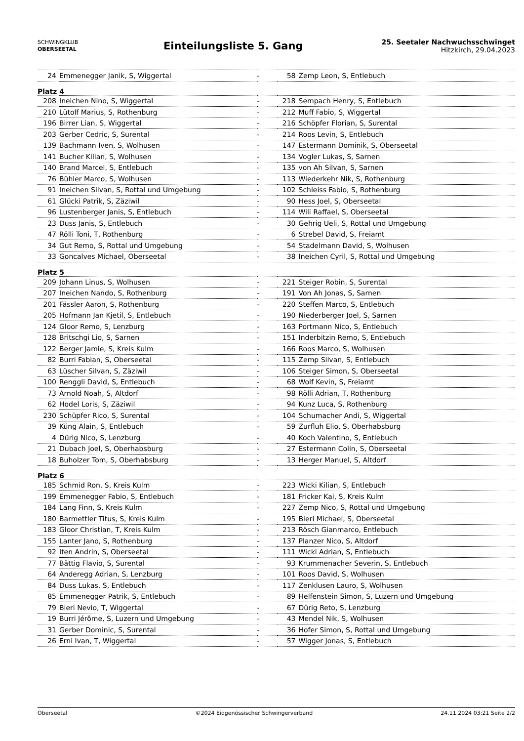SCHWINGKLUB
OBERSEETAL
Einteilungsliste 5. Gang
25. Seetaler Nachwuchsschwinget
Hitzkirch, 29.04.2023
| 24 | Emmenegger Janik, S, Wiggertal | - | 58 | Zemp Leon, S, Entlebuch |
| Platz 4 | | | | |
| 208 | Ineichen Nino, S, Wiggertal | - | 218 | Sempach Henry, S, Entlebuch |
| 210 | Lütolf Marius, S, Rothenburg | - | 212 | Muff Fabio, S, Wiggertal |
| 196 | Birrer Lian, S, Wiggertal | - | 216 | Schöpfer Florian, S, Surental |
| 203 | Gerber Cedric, S, Surental | - | 214 | Roos Levin, S, Entlebuch |
| 139 | Bachmann Iven, S, Wolhusen | - | 147 | Estermann Dominik, S, Oberseetal |
| 141 | Bucher Kilian, S, Wolhusen | - | 134 | Vogler Lukas, S, Sarnen |
| 140 | Brand Marcel, S, Entlebuch | - | 135 | von Ah Silvan, S, Sarnen |
| 76 | Bühler Marco, S, Wolhusen | - | 113 | Wiederkehr Nik, S, Rothenburg |
| 91 | Ineichen Silvan, S, Rottal und Umgebung | - | 102 | Schleiss Fabio, S, Rothenburg |
| 61 | Glücki Patrik, S, Zäziwil | - | 90 | Hess Joel, S, Oberseetal |
| 96 | Lustenberger Janis, S, Entlebuch | - | 114 | Wili Raffael, S, Oberseetal |
| 23 | Duss Janis, S, Entlebuch | - | 30 | Gehrig Ueli, S, Rottal und Umgebung |
| 47 | Rölli Toni, T, Rothenburg | - | 6 | Strebel David, S, Freiamt |
| 34 | Gut Remo, S, Rottal und Umgebung | - | 54 | Stadelmann David, S, Wolhusen |
| 33 | Goncalves Michael, Oberseetal | - | 38 | Ineichen Cyril, S, Rottal und Umgebung |
| Platz 5 | | | | |
| 209 | Johann Linus, S, Wolhusen | - | 221 | Steiger Robin, S, Surental |
| 207 | Ineichen Nando, S, Rothenburg | - | 191 | Von Ah Jonas, S, Sarnen |
| 201 | Fässler Aaron, S, Rothenburg | - | 220 | Steffen Marco, S, Entlebuch |
| 205 | Hofmann Jan Kjetil, S, Entlebuch | - | 190 | Niederberger Joel, S, Sarnen |
| 124 | Gloor Remo, S, Lenzburg | - | 163 | Portmann Nico, S, Entlebuch |
| 128 | Britschgi Lio, S, Sarnen | - | 151 | Inderbitzin Remo, S, Entlebuch |
| 122 | Berger Jamie, S, Kreis Kulm | - | 166 | Roos Marco, S, Wolhusen |
| 82 | Burri Fabian, S, Oberseetal | - | 115 | Zemp Silvan, S, Entlebuch |
| 63 | Lüscher Silvan, S, Zäziwil | - | 106 | Steiger Simon, S, Oberseetal |
| 100 | Renggli David, S, Entlebuch | - | 68 | Wolf Kevin, S, Freiamt |
| 73 | Arnold Noah, S, Altdorf | - | 98 | Rölli Adrian, T, Rothenburg |
| 62 | Hodel Loris, S, Zäziwil | - | 94 | Kunz Luca, S, Rothenburg |
| 230 | Schüpfer Rico, S, Surental | - | 104 | Schumacher Andi, S, Wiggertal |
| 39 | Küng Alain, S, Entlebuch | - | 59 | Zurfluh Elio, S, Oberhabsburg |
| 4 | Dürig Nico, S, Lenzburg | - | 40 | Koch Valentino, S, Entlebuch |
| 21 | Dubach Joel, S, Oberhabsburg | - | 27 | Estermann Colin, S, Oberseetal |
| 18 | Buholzer Tom, S, Oberhabsburg | - | 13 | Herger Manuel, S, Altdorf |
| Platz 6 | | | | |
| 185 | Schmid Ron, S, Kreis Kulm | - | 223 | Wicki Kilian, S, Entlebuch |
| 199 | Emmenegger Fabio, S, Entlebuch | - | 181 | Fricker Kai, S, Kreis Kulm |
| 184 | Lang Finn, S, Kreis Kulm | - | 227 | Zemp Nico, S, Rottal und Umgebung |
| 180 | Barmettler Titus, S, Kreis Kulm | - | 195 | Bieri Michael, S, Oberseetal |
| 183 | Gloor Christian, T, Kreis Kulm | - | 213 | Rösch Gianmarco, Entlebuch |
| 155 | Lanter Jano, S, Rothenburg | - | 137 | Planzer Nico, S, Altdorf |
| 92 | Iten Andrin, S, Oberseetal | - | 111 | Wicki Adrian, S, Entlebuch |
| 77 | Bättig Flavio, S, Surental | - | 93 | Krummenacher Severin, S, Entlebuch |
| 64 | Anderegg Adrian, S, Lenzburg | - | 101 | Roos David, S, Wolhusen |
| 84 | Duss Lukas, S, Entlebuch | - | 117 | Zenklusen Lauro, S, Wolhusen |
| 85 | Emmenegger Patrik, S, Entlebuch | - | 89 | Helfenstein Simon, S, Luzern und Umgebung |
| 79 | Bieri Nevio, T, Wiggertal | - | 67 | Dürig Reto, S, Lenzburg |
| 19 | Burri Jérôme, S, Luzern und Umgebung | - | 43 | Mendel Nik, S, Wolhusen |
| 31 | Gerber Dominic, S, Surental | - | 36 | Hofer Simon, S, Rottal und Umgebung |
| 26 | Erni Ivan, T, Wiggertal | - | 57 | Wigger Jonas, S, Entlebuch |
Oberseetal ©2024 Eidgenössischer Schwingerverband 24.11.2024 03:21 Seite 2/2